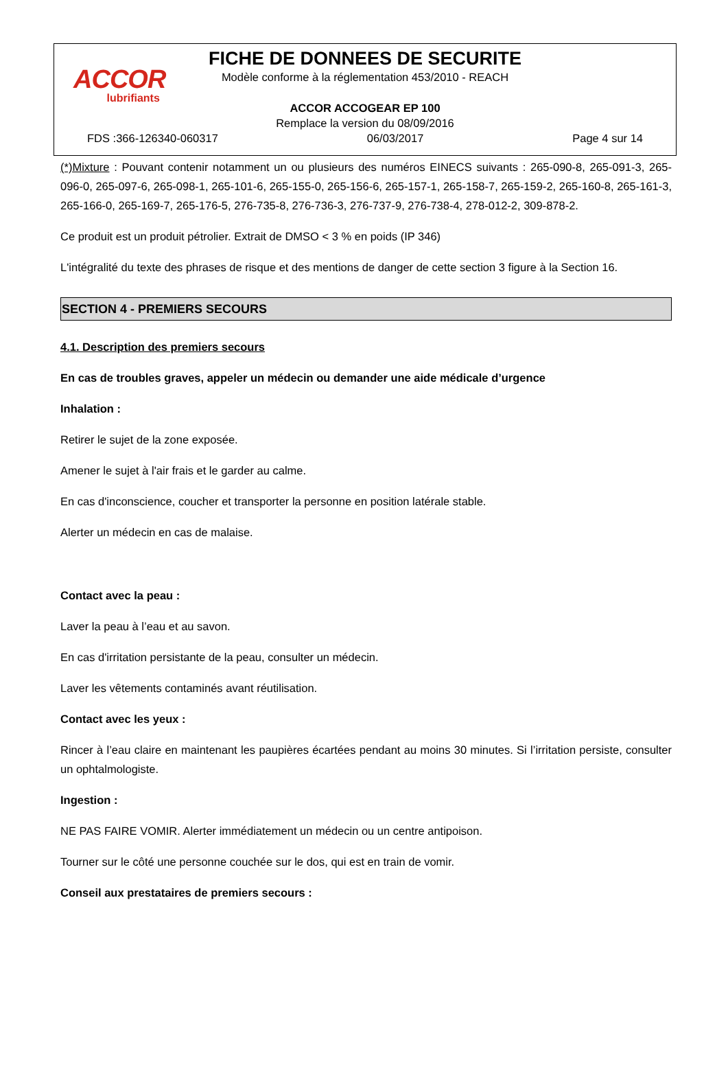ACCOR
lubrifiants
FICHE DE DONNEES DE SECURITE
Modèle conforme à la réglementation 453/2010 - REACH
ACCOR ACCOGEAR EP 100
Remplace la version du 08/09/2016
FDS :366-126340-060317 06/03/2017 Page 4 sur 14
(*)Mixture : Pouvant contenir notamment un ou plusieurs des numéros EINECS suivants : 265-090-8, 265-091-3, 265-096-0, 265-097-6, 265-098-1, 265-101-6, 265-155-0, 265-156-6, 265-157-1, 265-158-7, 265-159-2, 265-160-8, 265-161-3, 265-166-0, 265-169-7, 265-176-5, 276-735-8, 276-736-3, 276-737-9, 276-738-4, 278-012-2, 309-878-2.
Ce produit est un produit pétrolier. Extrait de DMSO < 3 % en poids (IP 346)
L'intégralité du texte des phrases de risque et des mentions de danger de cette section 3 figure à la Section 16.
SECTION 4 - PREMIERS SECOURS
4.1. Description des premiers secours
En cas de troubles graves, appeler un médecin ou demander une aide médicale d’urgence
Inhalation :
Retirer le sujet de la zone exposée.
Amener le sujet à l'air frais et le garder au calme.
En cas d'inconscience, coucher et transporter la personne en position latérale stable.
Alerter un médecin en cas de malaise.
Contact avec la peau :
Laver la peau à l’eau et au savon.
En cas d'irritation persistante de la peau, consulter un médecin.
Laver les vêtements contaminés avant réutilisation.
Contact avec les yeux :
Rincer à l’eau claire en maintenant les paupières écartées pendant au moins 30 minutes. Si l’irritation persiste, consulter un ophtalmologiste.
Ingestion :
NE PAS FAIRE VOMIR. Alerter immédiatement un médecin ou un centre antipoison.
Tourner sur le côté une personne couchée sur le dos, qui est en train de vomir.
Conseil aux prestataires de premiers secours :